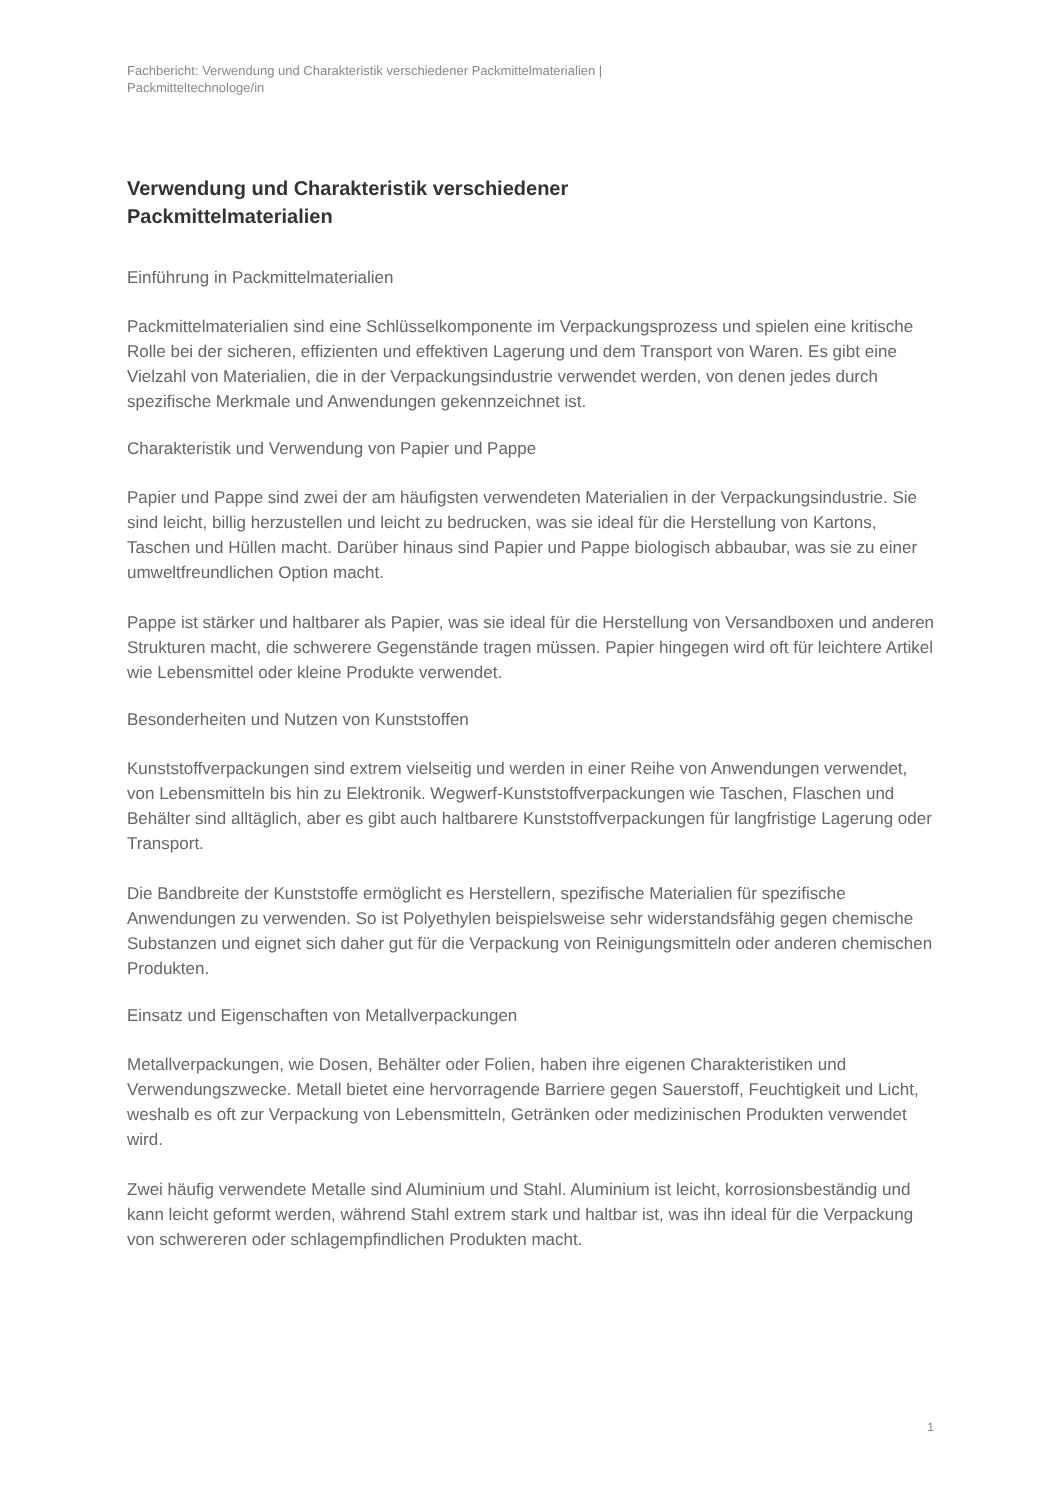Fachbericht: Verwendung und Charakteristik verschiedener Packmittelmaterialien |
Packmitteltechnologe/in
Verwendung und Charakteristik verschiedener
Packmittelmaterialien
Einführung in Packmittelmaterialien
Packmittelmaterialien sind eine Schlüsselkomponente im Verpackungsprozess und spielen eine kritische Rolle bei der sicheren, effizienten und effektiven Lagerung und dem Transport von Waren. Es gibt eine Vielzahl von Materialien, die in der Verpackungsindustrie verwendet werden, von denen jedes durch spezifische Merkmale und Anwendungen gekennzeichnet ist.
Charakteristik und Verwendung von Papier und Pappe
Papier und Pappe sind zwei der am häufigsten verwendeten Materialien in der Verpackungsindustrie. Sie sind leicht, billig herzustellen und leicht zu bedrucken, was sie ideal für die Herstellung von Kartons, Taschen und Hüllen macht. Darüber hinaus sind Papier und Pappe biologisch abbaubar, was sie zu einer umweltfreundlichen Option macht.
Pappe ist stärker und haltbarer als Papier, was sie ideal für die Herstellung von Versandboxen und anderen Strukturen macht, die schwerere Gegenstände tragen müssen. Papier hingegen wird oft für leichtere Artikel wie Lebensmittel oder kleine Produkte verwendet.
Besonderheiten und Nutzen von Kunststoffen
Kunststoffverpackungen sind extrem vielseitig und werden in einer Reihe von Anwendungen verwendet, von Lebensmitteln bis hin zu Elektronik. Wegwerf-Kunststoffverpackungen wie Taschen, Flaschen und Behälter sind alltäglich, aber es gibt auch haltbarere Kunststoffverpackungen für langfristige Lagerung oder Transport.
Die Bandbreite der Kunststoffe ermöglicht es Herstellern, spezifische Materialien für spezifische Anwendungen zu verwenden. So ist Polyethylen beispielsweise sehr widerstandsfähig gegen chemische Substanzen und eignet sich daher gut für die Verpackung von Reinigungsmitteln oder anderen chemischen Produkten.
Einsatz und Eigenschaften von Metallverpackungen
Metallverpackungen, wie Dosen, Behälter oder Folien, haben ihre eigenen Charakteristiken und Verwendungszwecke. Metall bietet eine hervorragende Barriere gegen Sauerstoff, Feuchtigkeit und Licht, weshalb es oft zur Verpackung von Lebensmitteln, Getränken oder medizinischen Produkten verwendet wird.
Zwei häufig verwendete Metalle sind Aluminium und Stahl. Aluminium ist leicht, korrosionsbeständig und kann leicht geformt werden, während Stahl extrem stark und haltbar ist, was ihn ideal für die Verpackung von schwereren oder schlagempfindlichen Produkten macht.
1